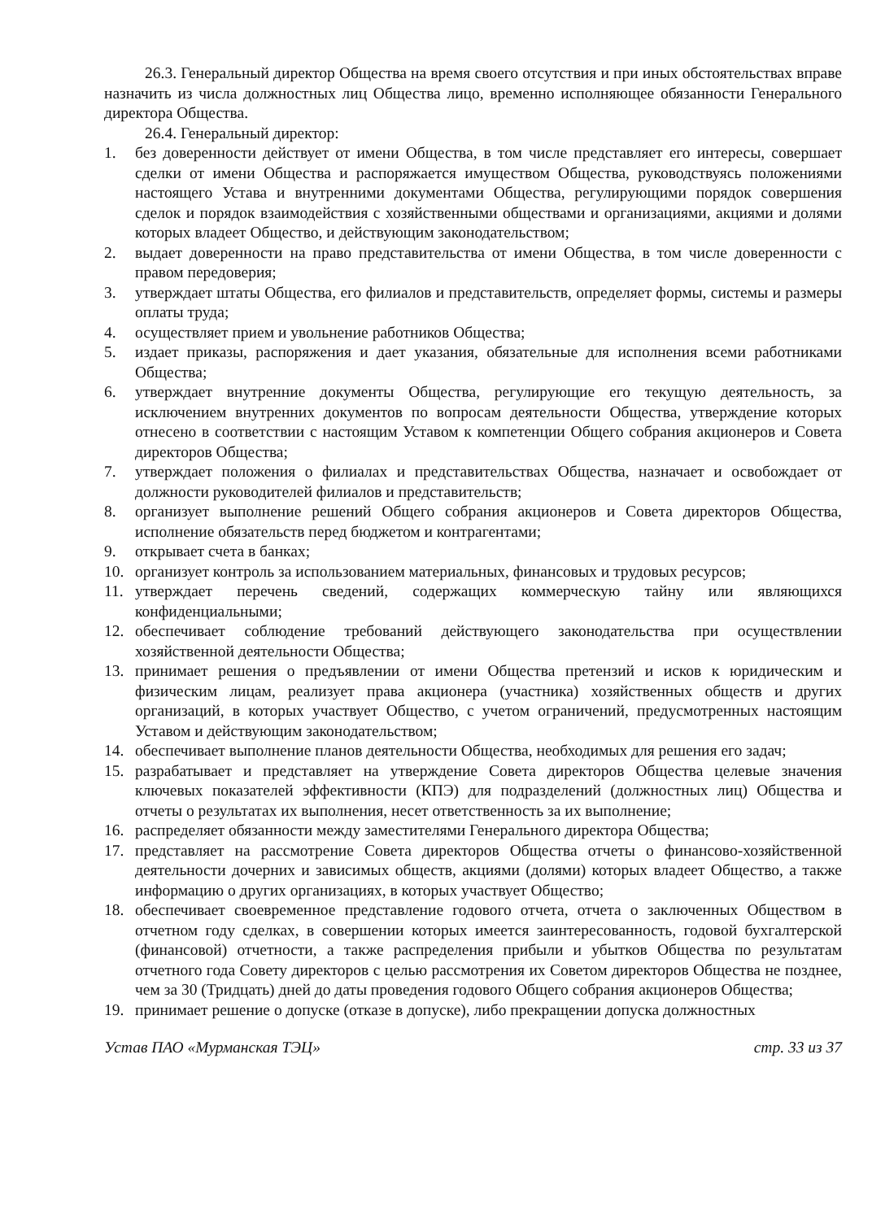26.3. Генеральный директор Общества на время своего отсутствия и при иных обстоятельствах вправе назначить из числа должностных лиц Общества лицо, временно исполняющее обязанности Генерального директора Общества.
26.4. Генеральный директор:
1. без доверенности действует от имени Общества, в том числе представляет его интересы, совершает сделки от имени Общества и распоряжается имуществом Общества, руководствуясь положениями настоящего Устава и внутренними документами Общества, регулирующими порядок совершения сделок и порядок взаимодействия с хозяйственными обществами и организациями, акциями и долями которых владеет Общество, и действующим законодательством;
2. выдает доверенности на право представительства от имени Общества, в том числе доверенности с правом передоверия;
3. утверждает штаты Общества, его филиалов и представительств, определяет формы, системы и размеры оплаты труда;
4. осуществляет прием и увольнение работников Общества;
5. издает приказы, распоряжения и дает указания, обязательные для исполнения всеми работниками Общества;
6. утверждает внутренние документы Общества, регулирующие его текущую деятельность, за исключением внутренних документов по вопросам деятельности Общества, утверждение которых отнесено в соответствии с настоящим Уставом к компетенции Общего собрания акционеров и Совета директоров Общества;
7. утверждает положения о филиалах и представительствах Общества, назначает и освобождает от должности руководителей филиалов и представительств;
8. организует выполнение решений Общего собрания акционеров и Совета директоров Общества, исполнение обязательств перед бюджетом и контрагентами;
9. открывает счета в банках;
10. организует контроль за использованием материальных, финансовых и трудовых ресурсов;
11. утверждает перечень сведений, содержащих коммерческую тайну или являющихся конфиденциальными;
12. обеспечивает соблюдение требований действующего законодательства при осуществлении хозяйственной деятельности Общества;
13. принимает решения о предъявлении от имени Общества претензий и исков к юридическим и физическим лицам, реализует права акционера (участника) хозяйственных обществ и других организаций, в которых участвует Общество, с учетом ограничений, предусмотренных настоящим Уставом и действующим законодательством;
14. обеспечивает выполнение планов деятельности Общества, необходимых для решения его задач;
15. разрабатывает и представляет на утверждение Совета директоров Общества целевые значения ключевых показателей эффективности (КПЭ) для подразделений (должностных лиц) Общества и отчеты о результатах их выполнения, несет ответственность за их выполнение;
16. распределяет обязанности между заместителями Генерального директора Общества;
17. представляет на рассмотрение Совета директоров Общества отчеты о финансово-хозяйственной деятельности дочерних и зависимых обществ, акциями (долями) которых владеет Общество, а также информацию о других организациях, в которых участвует Общество;
18. обеспечивает своевременное представление годового отчета, отчета о заключенных Обществом в отчетном году сделках, в совершении которых имеется заинтересованность, годовой бухгалтерской (финансовой) отчетности, а также распределения прибыли и убытков Общества по результатам отчетного года Совету директоров с целью рассмотрения их Советом директоров Общества не позднее, чем за 30 (Тридцать) дней до даты проведения годового Общего собрания акционеров Общества;
19. принимает решение о допуске (отказе в допуске), либо прекращении допуска должностных
Устав ПАО «Мурманская ТЭЦ» стр. 33 из 37